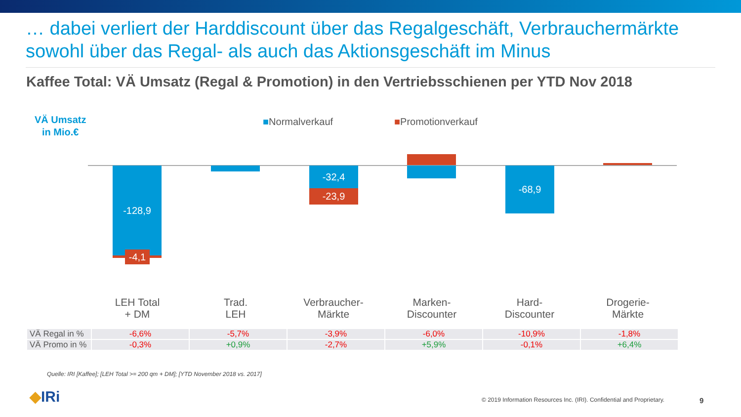… dabei verliert der Harddiscount über das Regalgeschäft, Verbrauchermärkte sowohl über das Regal- als auch das Aktionsgeschäft im Minus
Kaffee Total: VÄ Umsatz (Regal & Promotion) in den Vertriebsschienen per YTD Nov 2018
VÄ Umsatz
in Mio.€
■Normalverkauf ■Promotionverkauf
-128,9
-4,1
-32,4
-23,9
-68,9
LEH Total
+ DM
Trad.
LEH
Verbraucher-
Märkte
Marken-
Discounter
Hard-
Discounter
Drogerie-
Märkte
| VÄ Regal in % | -6,6% | -5,7% | -3,9% | -6,0% | -10,9% | -1,8% |
| VÄ Promo in % | -0,3% | +0,9% | -2,7% | +5,9% | -0,1% | +6,4% |
Quelle: IRI [Kaffee]; [LEH Total >= 200 qm + DM]; [YTD November 2018 vs. 2017]
◆IRi
© 2019 Information Resources Inc. (IRI). Confidential and Proprietary.
9